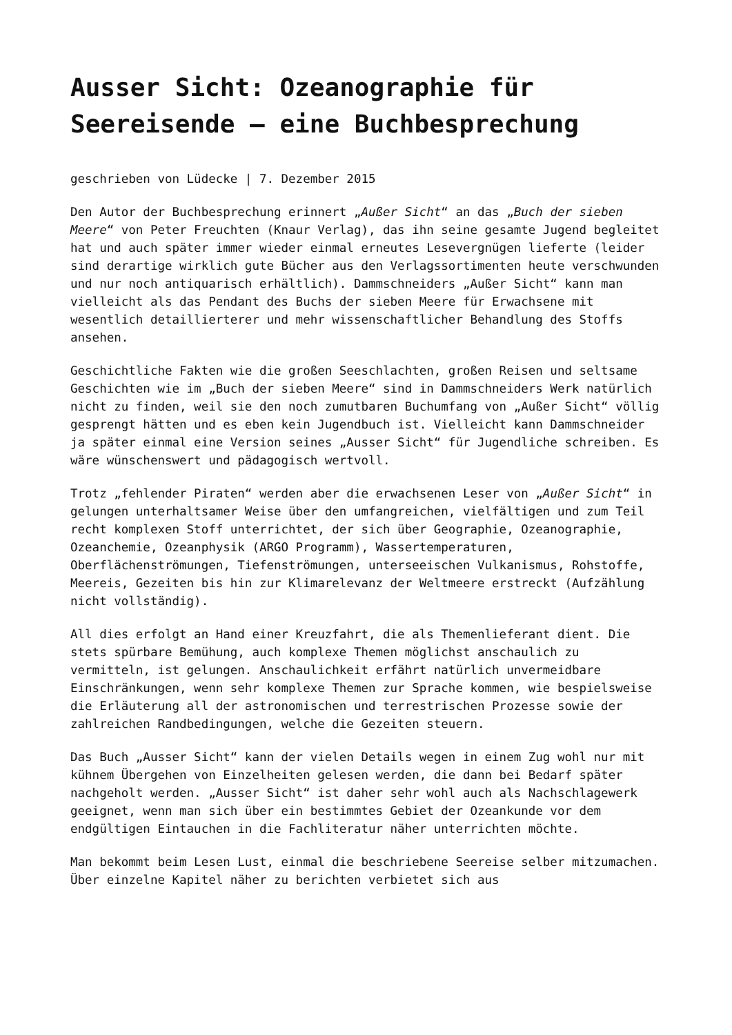Ausser Sicht: Ozeanographie für Seereisende – eine Buchbesprechung
geschrieben von Lüdecke | 7. Dezember 2015
Den Autor der Buchbesprechung erinnert „Außer Sicht“ an das „Buch der sieben Meere“ von Peter Freuchten (Knaur Verlag), das ihn seine gesamte Jugend begleitet hat und auch später immer wieder einmal erneutes Lesevergnügen lieferte (leider sind derartige wirklich gute Bücher aus den Verlagssortimenten heute verschwunden und nur noch antiquarisch erhältlich). Dammschneiders „Außer Sicht“ kann man vielleicht als das Pendant des Buchs der sieben Meere für Erwachsene mit wesentlich detaillierterer und mehr wissenschaftlicher Behandlung des Stoffs ansehen.
Geschichtliche Fakten wie die großen Seeschlachten, großen Reisen und seltsame Geschichten wie im „Buch der sieben Meere“ sind in Dammschneiders Werk natürlich nicht zu finden, weil sie den noch zumutbaren Buchumfang von „Außer Sicht“ völlig gesprengt hätten und es eben kein Jugendbuch ist. Vielleicht kann Dammschneider ja später einmal eine Version seines „Ausser Sicht“ für Jugendliche schreiben. Es wäre wünschenswert und pädagogisch wertvoll.
Trotz „fehlender Piraten“ werden aber die erwachsenen Leser von „Außer Sicht“ in gelungen unterhaltsamer Weise über den umfangreichen, vielfältigen und zum Teil recht komplexen Stoff unterrichtet, der sich über Geographie, Ozeanographie, Ozeanchemie, Ozeanphysik (ARGO Programm), Wassertemperaturen, Oberflächenströmungen, Tiefenströmungen, unterseeischen Vulkanismus, Rohstoffe, Meereis, Gezeiten bis hin zur Klimarelevanz der Weltmeere erstreckt (Aufzählung nicht vollständig).
All dies erfolgt an Hand einer Kreuzfahrt, die als Themenlieferant dient. Die stets spürbare Bemühung, auch komplexe Themen möglichst anschaulich zu vermitteln, ist gelungen. Anschaulichkeit erfährt natürlich unvermeidbare Einschränkungen, wenn sehr komplexe Themen zur Sprache kommen, wie bespielsweise die Erläuterung all der astronomischen und terrestrischen Prozesse sowie der zahlreichen Randbedingungen, welche die Gezeiten steuern.
Das Buch „Ausser Sicht“ kann der vielen Details wegen in einem Zug wohl nur mit kühnem Übergehen von Einzelheiten gelesen werden, die dann bei Bedarf später nachgeholt werden. „Ausser Sicht“ ist daher sehr wohl auch als Nachschlagewerk geeignet, wenn man sich über ein bestimmtes Gebiet der Ozeankunde vor dem endgültigen Eintauchen in die Fachliteratur näher unterrichten möchte.
Man bekommt beim Lesen Lust, einmal die beschriebene Seereise selber mitzumachen. Über einzelne Kapitel näher zu berichten verbietet sich aus